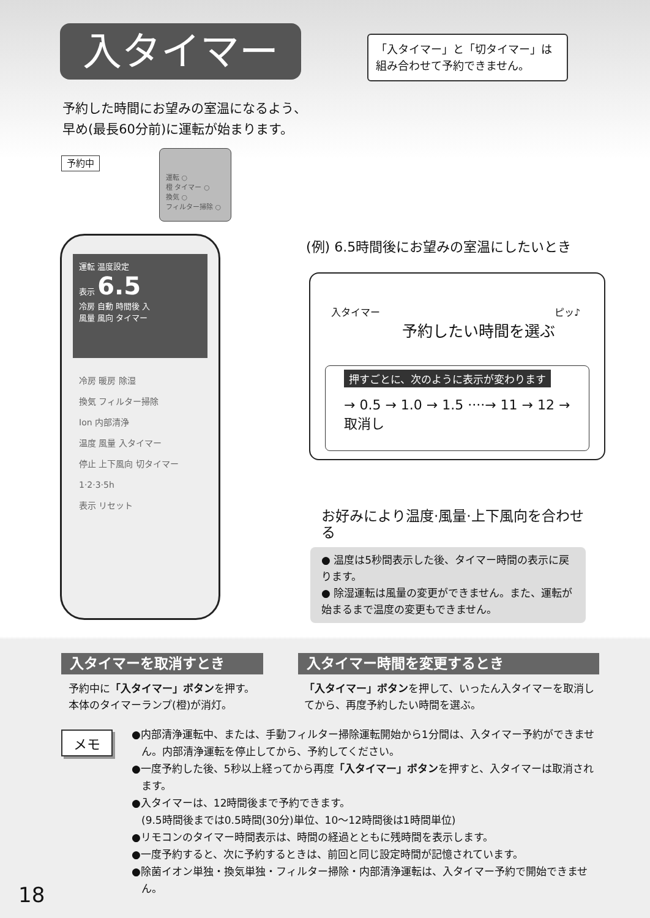入タイマー
「入タイマー」と「切タイマー」は
組み合わせて予約できません。
予約した時間にお望みの室温になるよう、
早め(最長60分前)に運転が始まります。
予約中
運転 ○
橙 タイマー ○
換気 ○
フィルター掃除 ○
運転 温度設定
表示 6.5
冷房 自動 時間後 入
風量 風向 タイマー
冷房 暖房 除湿
換気 フィルター掃除
Ion 内部清浄
温度 風量 入タイマー
停止 上下風向 切タイマー
1·2·3·5h
表示 リセット
(例) 6.5時間後にお望みの室温にしたいとき
入タイマー ピッ♪
予約したい時間を選ぶ
押すごとに、次のように表示が変わります
→ 0.5 → 1.0 → 1.5 ····→ 11 → 12 → 取消し
お好みにより温度·風量·上下風向を合わせる
● 温度は5秒間表示した後、タイマー時間の表示に戻ります。
● 除湿運転は風量の変更ができません。また、運転が始まるまで温度の変更もできません。
入タイマーを取消すとき
予約中に「入タイマー」ボタンを押す。
本体のタイマーランプ(橙)が消灯。
入タイマー時間を変更するとき
「入タイマー」ボタンを押して、いったん入タイマーを取消してから、再度予約したい時間を選ぶ。
メモ
●内部清浄運転中、または、手動フィルター掃除運転開始から1分間は、入タイマー予約ができません。内部清浄運転を停止してから、予約してください。
●一度予約した後、5秒以上経ってから再度「入タイマー」ボタンを押すと、入タイマーは取消されます。
●入タイマーは、12時間後まで予約できます。
(9.5時間後までは0.5時間(30分)単位、10～12時間後は1時間単位)
●リモコンのタイマー時間表示は、時間の経過とともに残時間を表示します。
●一度予約すると、次に予約するときは、前回と同じ設定時間が記憶されています。
●除菌イオン単独・換気単独・フィルター掃除・内部清浄運転は、入タイマー予約で開始できません。
18